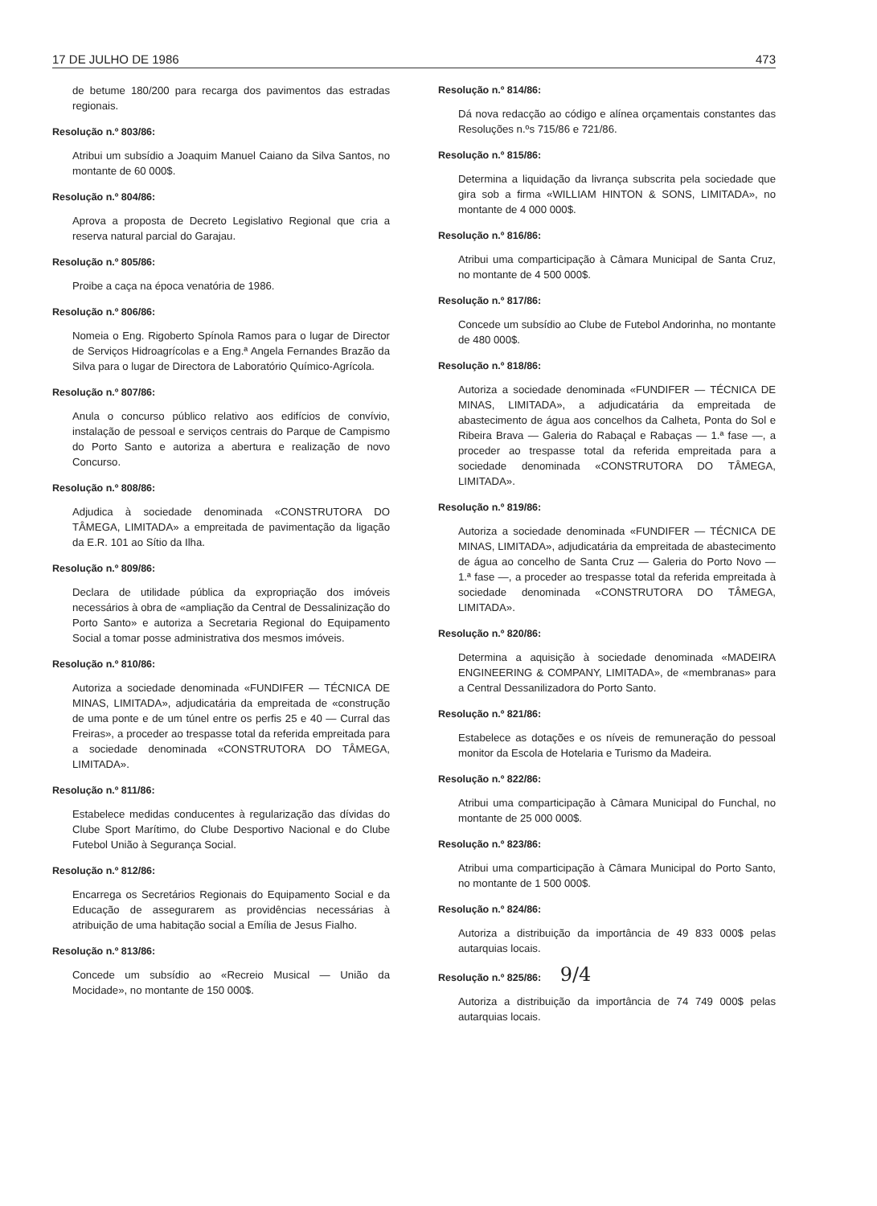17 DE JULHO DE 1986 473
de betume 180/200 para recarga dos pavimentos das estradas regionais.
Resolução n.º 803/86:
Atribui um subsídio a Joaquim Manuel Caiano da Silva Santos, no montante de 60 000$.
Resolução n.º 804/86:
Aprova a proposta de Decreto Legislativo Regional que cria a reserva natural parcial do Garajau.
Resolução n.º 805/86:
Proibe a caça na época venatória de 1986.
Resolução n.º 806/86:
Nomeia o Eng. Rigoberto Spínola Ramos para o lugar de Director de Serviços Hidroagrícolas e a Eng.ª Angela Fernandes Brazão da Silva para o lugar de Directora de Laboratório Químico-Agrícola.
Resolução n.º 807/86:
Anula o concurso público relativo aos edifícios de convívio, instalação de pessoal e serviços centrais do Parque de Campismo do Porto Santo e autoriza a abertura e realização de novo Concurso.
Resolução n.º 808/86:
Adjudica à sociedade denominada «CONSTRUTORA DO TÂMEGA, LIMITADA» a empreitada de pavimentação da ligação da E.R. 101 ao Sítio da Ilha.
Resolução n.º 809/86:
Declara de utilidade pública da expropriação dos imóveis necessários à obra de «ampliação da Central de Dessalinização do Porto Santo» e autoriza a Secretaria Regional do Equipamento Social a tomar posse administrativa dos mesmos imóveis.
Resolução n.º 810/86:
Autoriza a sociedade denominada «FUNDIFER — TÉCNICA DE MINAS, LIMITADA», adjudicatária da empreitada de «construção de uma ponte e de um túnel entre os perfis 25 e 40 — Curral das Freiras», a proceder ao trespasse total da referida empreitada para a sociedade denominada «CONSTRUTORA DO TÂMEGA, LIMITADA».
Resolução n.º 811/86:
Estabelece medidas conducentes à regularização das dívidas do Clube Sport Marítimo, do Clube Desportivo Nacional e do Clube Futebol União à Segurança Social.
Resolução n.º 812/86:
Encarrega os Secretários Regionais do Equipamento Social e da Educação de assegurarem as providências necessárias à atribuição de uma habitação social a Emília de Jesus Fialho.
Resolução n.º 813/86:
Concede um subsídio ao «Recreio Musical — União da Mocidade», no montante de 150 000$.
Resolução n.º 814/86:
Dá nova redacção ao código e alínea orçamentais constantes das Resoluções n.ºs 715/86 e 721/86.
Resolução n.º 815/86:
Determina a liquidação da livrança subscrita pela sociedade que gira sob a firma «WILLIAM HINTON & SONS, LIMITADA», no montante de 4 000 000$.
Resolução n.º 816/86:
Atribui uma comparticipação à Câmara Municipal de Santa Cruz, no montante de 4 500 000$.
Resolução n.º 817/86:
Concede um subsídio ao Clube de Futebol Andorinha, no montante de 480 000$.
Resolução n.º 818/86:
Autoriza a sociedade denominada «FUNDIFER — TÉCNICA DE MINAS, LIMITADA», a adjudicatária da empreitada de abastecimento de água aos concelhos da Calheta, Ponta do Sol e Ribeira Brava — Galeria do Rabaçal e Rabaças — 1.ª fase —, a proceder ao trespasse total da referida empreitada para a sociedade denominada «CONSTRUTORA DO TÂMEGA, LIMITADA».
Resolução n.º 819/86:
Autoriza a sociedade denominada «FUNDIFER — TÉCNICA DE MINAS, LIMITADA», adjudicatária da empreitada de abastecimento de água ao concelho de Santa Cruz — Galeria do Porto Novo — 1.ª fase —, a proceder ao trespasse total da referida empreitada à sociedade denominada «CONSTRUTORA DO TÂMEGA, LIMITADA».
Resolução n.º 820/86:
Determina a aquisição à sociedade denominada «MADEIRA ENGINEERING & COMPANY, LIMITADA», de «membranas» para a Central Dessanilizadora do Porto Santo.
Resolução n.º 821/86:
Estabelece as dotações e os níveis de remuneração do pessoal monitor da Escola de Hotelaria e Turismo da Madeira.
Resolução n.º 822/86:
Atribui uma comparticipação à Câmara Municipal do Funchal, no montante de 25 000 000$.
Resolução n.º 823/86:
Atribui uma comparticipação à Câmara Municipal do Porto Santo, no montante de 1 500 000$.
Resolução n.º 824/86:
Autoriza a distribuição da importância de 49 833 000$ pelas autarquias locais.
Resolução n.º 825/86: 9/4
Autoriza a distribuição da importância de 74 749 000$ pelas autarquias locais.